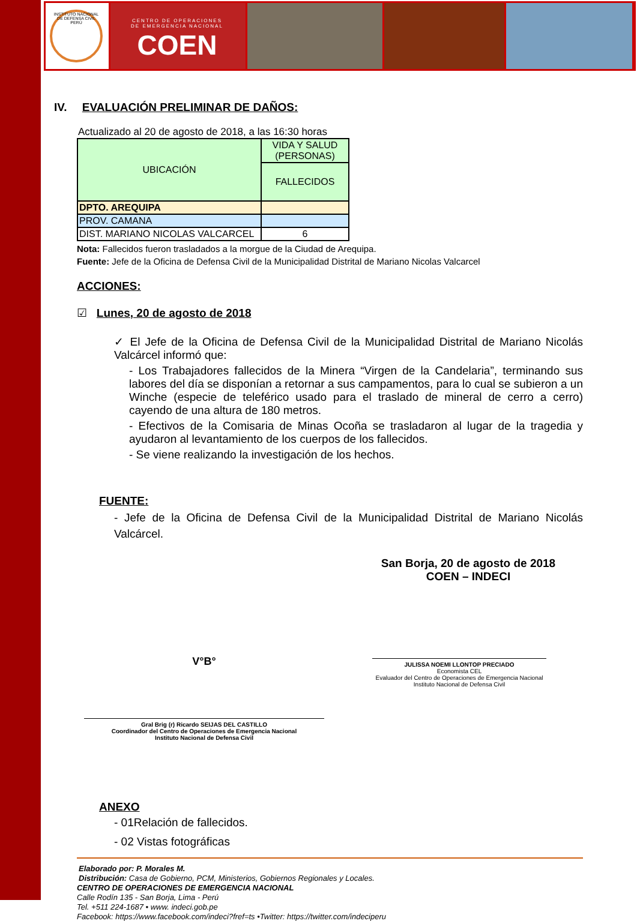INSTITUTO NACIONAL DE DEFENSA CIVIL PERÚ
CENTRO DE OPERACIONES
DE EMERGENCIA NACIONAL
COEN
IV. EVALUACIÓN PRELIMINAR DE DAÑOS:
Actualizado al 20 de agosto de 2018, a las 16:30 horas
| UBICACIÓN | VIDA Y SALUD (PERSONAS) |
| | FALLECIDOS |
| DPTO. AREQUIPA | |
| PROV. CAMANA | |
| DIST. MARIANO NICOLAS VALCARCEL | 6 |
Nota: Fallecidos fueron trasladados a la morgue de la Ciudad de Arequipa.
Fuente: Jefe de la Oficina de Defensa Civil de la Municipalidad Distrital de Mariano Nicolas Valcarcel
ACCIONES:
☑ Lunes, 20 de agosto de 2018
✓ El Jefe de la Oficina de Defensa Civil de la Municipalidad Distrital de Mariano Nicolás Valcárcel informó que:
- Los Trabajadores fallecidos de la Minera “Virgen de la Candelaria”, terminando sus labores del día se disponían a retornar a sus campamentos, para lo cual se subieron a un Winche (especie de teleférico usado para el traslado de mineral de cerro a cerro) cayendo de una altura de 180 metros.
- Efectivos de la Comisaria de Minas Ocoña se trasladaron al lugar de la tragedia y ayudaron al levantamiento de los cuerpos de los fallecidos.
- Se viene realizando la investigación de los hechos.
FUENTE:
- Jefe de la Oficina de Defensa Civil de la Municipalidad Distrital de Mariano Nicolás Valcárcel.
San Borja, 20 de agosto de 2018
COEN – INDECI
V°B°
Gral Brig (r) Ricardo SEIJAS DEL CASTILLO
Coordinador del Centro de Operaciones de Emergencia Nacional
Instituto Nacional de Defensa Civil
JULISSA NOEMI LLONTOP PRECIADO
Economista CEL
Evaluador del Centro de Operaciones de Emergencia Nacional
Instituto Nacional de Defensa Civil
ANEXO
- 01Relación de fallecidos.
- 02 Vistas fotográficas
Elaborado por: P. Morales M.
Distribución: Casa de Gobierno, PCM, Ministerios, Gobiernos Regionales y Locales.
CENTRO DE OPERACIONES DE EMERGENCIA NACIONAL
Calle Rodín 135 - San Borja, Lima - Perú
Tel. +511 224-1687 • www. indeci.gob.pe
Facebook: https://www.facebook.com/indeci?fref=ts •Twitter: https://twitter.com/indeciperu